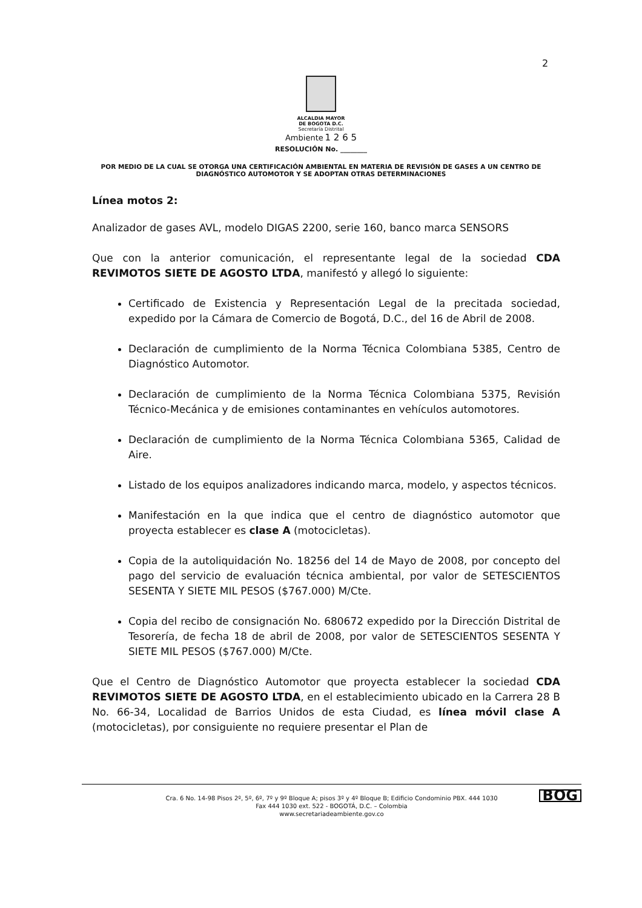2
ALCALDIA MAYOR
DE BOGOTA D.C.
Secretaría Distrital
Ambiente 1 2 6 5
RESOLUCIÓN No. ________
POR MEDIO DE LA CUAL SE OTORGA UNA CERTIFICACIÓN AMBIENTAL EN MATERIA DE REVISIÓN DE GASES A UN CENTRO DE DIAGNÓSTICO AUTOMOTOR Y SE ADOPTAN OTRAS DETERMINACIONES
Línea motos 2:
Analizador de gases AVL, modelo DIGAS 2200, serie 160, banco marca SENSORS
Que con la anterior comunicación, el representante legal de la sociedad CDA REVIMOTOS SIETE DE AGOSTO LTDA, manifestó y allegó lo siguiente:
Certificado de Existencia y Representación Legal de la precitada sociedad, expedido por la Cámara de Comercio de Bogotá, D.C., del 16 de Abril de 2008.
Declaración de cumplimiento de la Norma Técnica Colombiana 5385, Centro de Diagnóstico Automotor.
Declaración de cumplimiento de la Norma Técnica Colombiana 5375, Revisión Técnico-Mecánica y de emisiones contaminantes en vehículos automotores.
Declaración de cumplimiento de la Norma Técnica Colombiana 5365, Calidad de Aire.
Listado de los equipos analizadores indicando marca, modelo, y aspectos técnicos.
Manifestación en la que indica que el centro de diagnóstico automotor que proyecta establecer es clase A (motocicletas).
Copia de la autoliquidación No. 18256 del 14 de Mayo de 2008, por concepto del pago del servicio de evaluación técnica ambiental, por valor de SETESCIENTOS SESENTA Y SIETE MIL PESOS ($767.000) M/Cte.
Copia del recibo de consignación No. 680672 expedido por la Dirección Distrital de Tesorería, de fecha 18 de abril de 2008, por valor de SETESCIENTOS SESENTA Y SIETE MIL PESOS ($767.000) M/Cte.
Que el Centro de Diagnóstico Automotor que proyecta establecer la sociedad CDA REVIMOTOS SIETE DE AGOSTO LTDA, en el establecimiento ubicado en la Carrera 28 B No. 66-34, Localidad de Barrios Unidos de esta Ciudad, es línea móvil clase A (motocicletas), por consiguiente no requiere presentar el Plan de
Cra. 6 No. 14-98 Pisos 2º, 5º, 6º, 7º y 9º Bloque A; pisos 3º y 4º Bloque B; Edificio Condominio PBX. 444 1030
Fax 444 1030 ext. 522 - BOGOTÁ, D.C. – Colombia
www.secretariadeambiente.gov.co
BOG